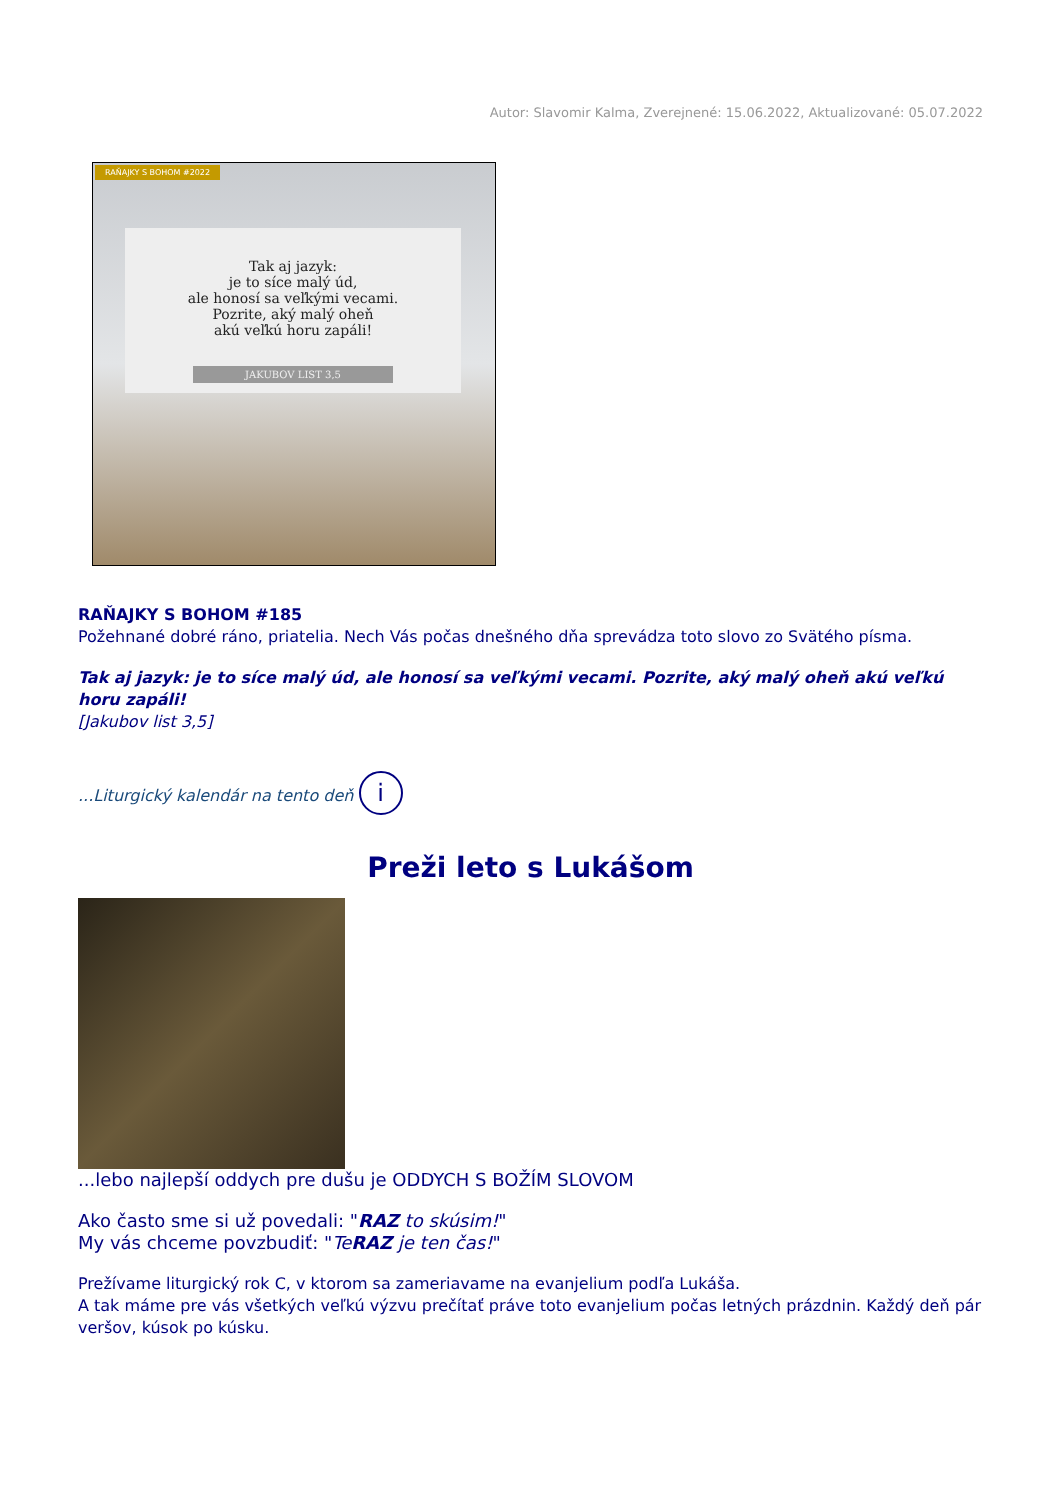Autor: Slavomir Kalma, Zverejnené: 15.06.2022, Aktualizované: 05.07.2022
RAŇAJKY S BOHOM #2022
Tak aj jazyk:
je to síce malý úd,
ale honosí sa veľkými vecami.
Pozrite, aký malý oheň
akú veľkú horu zapáli!
JAKUBOV LIST 3,5
RAŇAJKY S BOHOM #185
Požehnané dobré ráno, priatelia. Nech Vás počas dnešného dňa sprevádza toto slovo zo Svätého písma.
Tak aj jazyk: je to síce malý úd, ale honosí sa veľkými vecami. Pozrite, aký malý oheň akú veľkú horu zapáli!
[Jakubov list 3,5]
...Liturgický kalendár na tento deň i
Preži leto s Lukášom
...lebo najlepší oddych pre dušu je ODDYCH S BOŽÍM SLOVOM
Ako často sme si už povedali: "RAZ to skúsim!"
My vás chceme povzbudiť: "TeRAZ je ten čas!"
Prežívame liturgický rok C, v ktorom sa zameriavame na evanjelium podľa Lukáša.
A tak máme pre vás všetkých veľkú výzvu prečítať práve toto evanjelium počas letných prázdnin. Každý deň pár veršov, kúsok po kúsku.